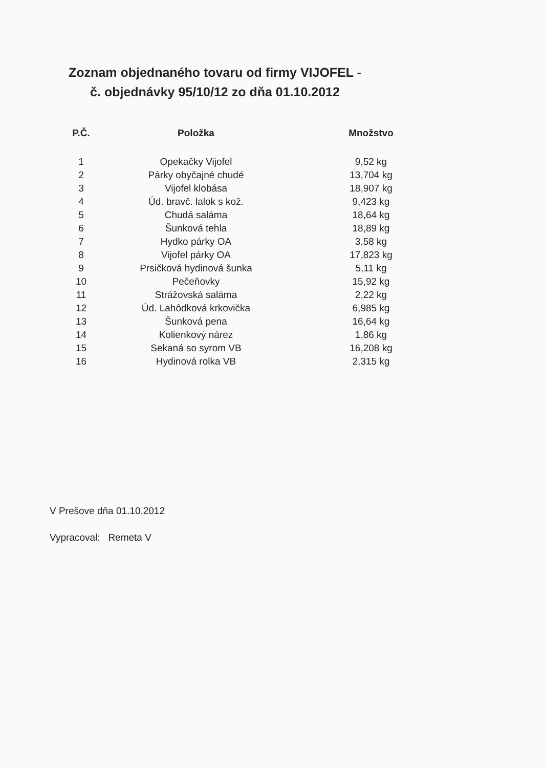Zoznam objednaného tovaru od firmy VIJOFEL -
č. objednávky 95/10/12 zo dňa 01.10.2012
| P.Č. | Položka | Množstvo |
| --- | --- | --- |
| 1 | Opekačky Vijofel | 9,52 kg |
| 2 | Párky obyčajné chudé | 13,704 kg |
| 3 | Vijofel klobása | 18,907 kg |
| 4 | Úd. bravč. lalok s kož. | 9,423 kg |
| 5 | Chudá saláma | 18,64 kg |
| 6 | Šunková tehla | 18,89 kg |
| 7 | Hydko párky OA | 3,58 kg |
| 8 | Vijofel párky OA | 17,823 kg |
| 9 | Prsičková hydinová šunka | 5,11 kg |
| 10 | Pečeňovky | 15,92 kg |
| 11 | Strážovská saláma | 2,22 kg |
| 12 | Úd. Lahôdková krkovička | 6,985 kg |
| 13 | Šunková pena | 16,64 kg |
| 14 | Kolienkový nárez | 1,86 kg |
| 15 | Sekaná so syrom VB | 16,208 kg |
| 16 | Hydinová rolka VB | 2,315 kg |
V Prešove dňa 01.10.2012
Vypracoval: Remeta V